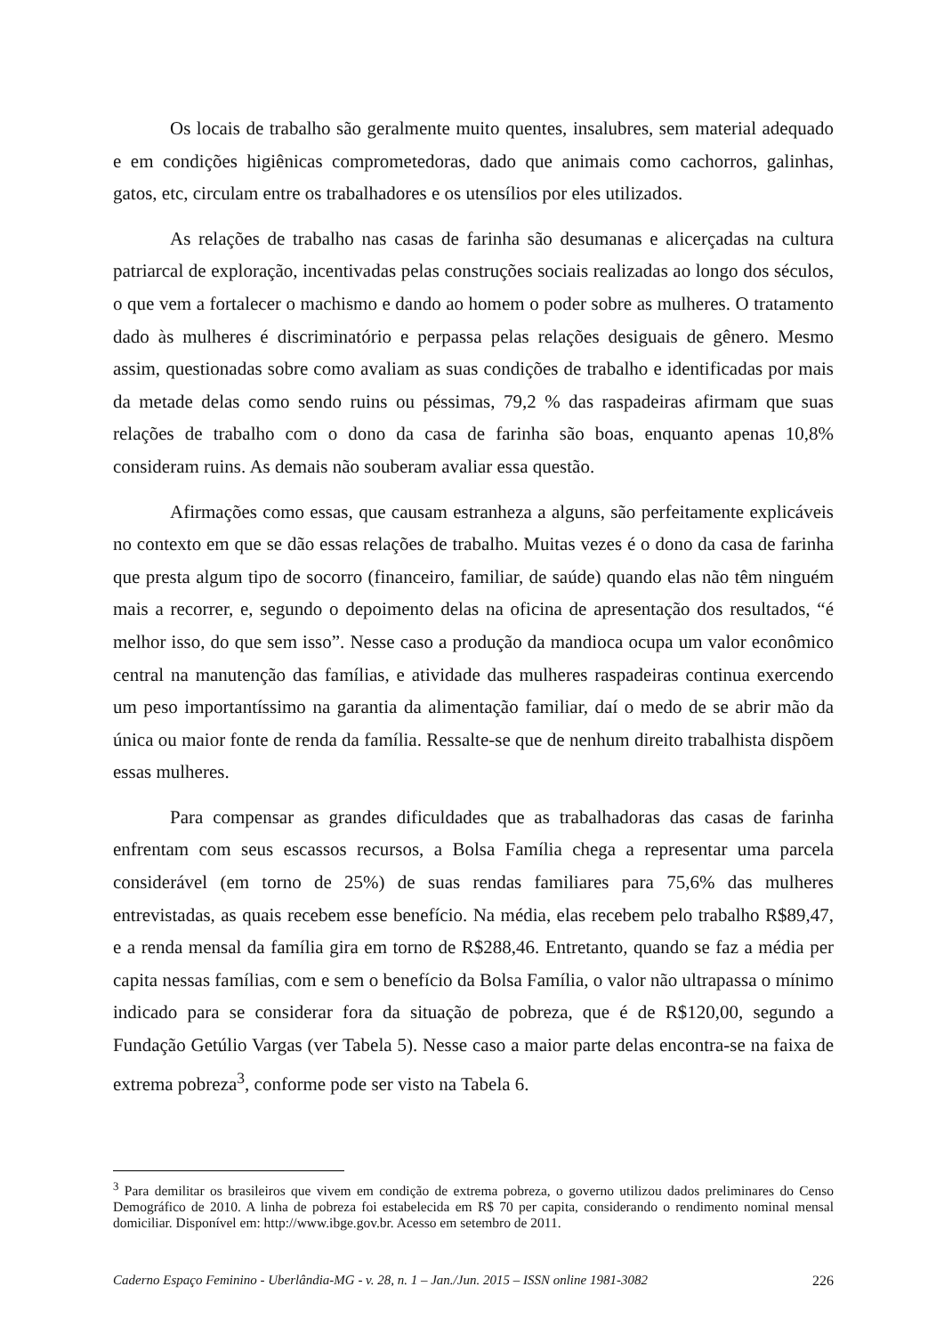Os locais de trabalho são geralmente muito quentes, insalubres, sem material adequado e em condições higiênicas comprometedoras, dado que animais como cachorros, galinhas, gatos, etc, circulam entre os trabalhadores e os utensílios por eles utilizados.
As relações de trabalho nas casas de farinha são desumanas e alicerçadas na cultura patriarcal de exploração, incentivadas pelas construções sociais realizadas ao longo dos séculos, o que vem a fortalecer o machismo e dando ao homem o poder sobre as mulheres. O tratamento dado às mulheres é discriminatório e perpassa pelas relações desiguais de gênero. Mesmo assim, questionadas sobre como avaliam as suas condições de trabalho e identificadas por mais da metade delas como sendo ruins ou péssimas, 79,2 % das raspadeiras afirmam que suas relações de trabalho com o dono da casa de farinha são boas, enquanto apenas 10,8% consideram ruins. As demais não souberam avaliar essa questão.
Afirmações como essas, que causam estranheza a alguns, são perfeitamente explicáveis no contexto em que se dão essas relações de trabalho. Muitas vezes é o dono da casa de farinha que presta algum tipo de socorro (financeiro, familiar, de saúde) quando elas não têm ninguém mais a recorrer, e, segundo o depoimento delas na oficina de apresentação dos resultados, “é melhor isso, do que sem isso”. Nesse caso a produção da mandioca ocupa um valor econômico central na manutenção das famílias, e atividade das mulheres raspadeiras continua exercendo um peso importantíssimo na garantia da alimentação familiar, daí o medo de se abrir mão da única ou maior fonte de renda da família. Ressalte-se que de nenhum direito trabalhista dispõem essas mulheres.
Para compensar as grandes dificuldades que as trabalhadoras das casas de farinha enfrentam com seus escassos recursos, a Bolsa Família chega a representar uma parcela considerável (em torno de 25%) de suas rendas familiares para 75,6% das mulheres entrevistadas, as quais recebem esse benefício. Na média, elas recebem pelo trabalho R$89,47, e a renda mensal da família gira em torno de R$288,46. Entretanto, quando se faz a média per capita nessas famílias, com e sem o benefício da Bolsa Família, o valor não ultrapassa o mínimo indicado para se considerar fora da situação de pobreza, que é de R$120,00, segundo a Fundação Getúlio Vargas (ver Tabela 5). Nesse caso a maior parte delas encontra-se na faixa de extrema pobreza<sup>3</sup>, conforme pode ser visto na Tabela 6.
<sup>3</sup> Para demilitar os brasileiros que vivem em condição de extrema pobreza, o governo utilizou dados preliminares do Censo Demográfico de 2010. A linha de pobreza foi estabelecida em R$ 70 per capita, considerando o rendimento nominal mensal domiciliar. Disponível em: http://www.ibge.gov.br. Acesso em setembro de 2011.
Caderno Espaço Feminino - Uberlândia-MG - v. 28, n. 1 – Jan./Jun. 2015 – ISSN online 1981-3082 226